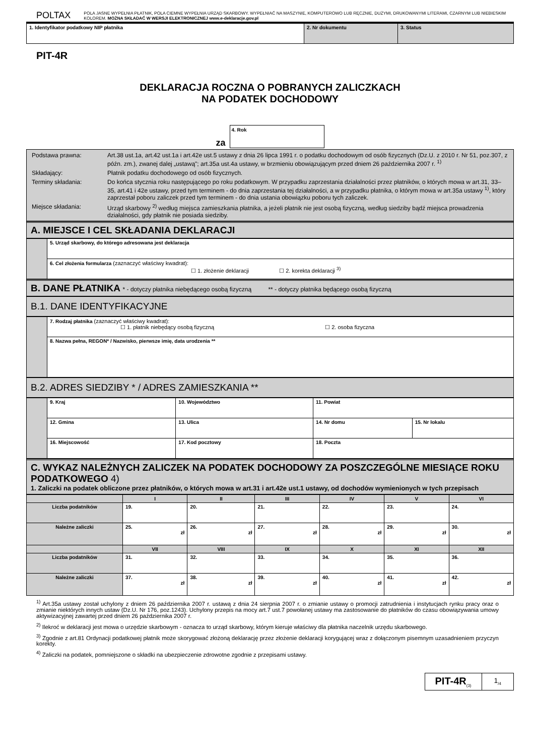POLTAX
POLA JASNE WYPEŁNIA PŁATNIK, POLA CIEMNE WYPEŁNIA URZĄD SKARBOWY. WYPEŁNIAĆ NA MASZYNIE, KOMPUTEROWO LUB RĘCZNIE, DUŻYMI, DRUKOWANYMI LITERAMI, CZARNYM LUB NIEBIESKIM KOLOREM. MOŻNA SKŁADAĆ W WERSJI ELEKTRONICZNEJ www.e-deklaracje.gov.pl
| 1. Identyfikator podatkowy NIP płatnika | 2. Nr dokumentu | 3. Status |
PIT-4R
DEKLARACJA ROCZNA O POBRANYCH ZALICZKACH
NA PODATEK DOCHODOWY
za
4. Rok
| Podstawa prawna: Art.38 ust.1a, art.42 ust.1a i art.42e ust.5 ustawy z dnia 26 lipca 1991 r. o podatku dochodowym od osób fizycznych (Dz.U. z 2010 r. Nr 51, poz.307, z późn. zm.), zwanej dalej „ustawą"; art.35a ust.4a ustawy, w brzmieniu obowiązującym przed dniem 26 października 2007 r. <sup>1)</sup> Składający: Płatnik podatku dochodowego od osób fizycznych. Terminy składania: Do końca stycznia roku następującego po roku podatkowym. W przypadku zaprzestania działalności przez płatników, o których mowa w art.31, 33–35, art.41 i 42e ustawy, przed tym terminem - do dnia zaprzestania tej działalności, a w przypadku płatnika, o którym mowa w art.35a ustawy <sup>1)</sup>, który zaprzestał poboru zaliczek przed tym terminem - do dnia ustania obowiązku poboru tych zaliczek. Miejsce składania: Urząd skarbowy <sup>2)</sup> według miejsca zamieszkania płatnika, a jeżeli płatnik nie jest osobą fizyczną, według siedziby bądź miejsca prowadzenia działalności, gdy płatnik nie posiada siedziby. |
A. MIEJSCE I CEL SKŁADANIA DEKLARACJI
| | 5. Urząd skarbowy, do którego adresowana jest deklaracja |
| | 6. Cel złożenia formularza (zaznaczyć właściwy kwadrat): ☐ 1. złożenie deklaracji ☐ 2. korekta deklaracji <sup>3)</sup> |
B. DANE PŁATNIKA * - dotyczy płatnika niebędącego osobą fizyczną ** - dotyczy płatnika będącego osobą fizyczną
B.1. DANE IDENTYFIKACYJNE
| | 7. Rodzaj płatnika (zaznaczyć właściwy kwadrat): ☐ 1. płatnik niebędący osobą fizyczną ☐ 2. osoba fizyczna |
| | 8. Nazwa pełna, REGON* / Nazwisko, pierwsze imię, data urodzenia ** |
B.2. ADRES SIEDZIBY * / ADRES ZAMIESZKANIA **
| | 9. Kraj | 10. Województwo | | | 11. Powiat | | |
| | 12. Gmina | | 13. Ulica | | | 14. Nr domu | 15. Nr lokalu |
| | 16. Miejscowość | | | 17. Kod pocztowy | 18. Poczta | | |
C. WYKAZ NALEŻNYCH ZALICZEK NA PODATEK DOCHODOWY ZA POSZCZEGÓLNE MIESIĄCE ROKU PODATKOWEGO 4)
1. Zaliczki na podatek obliczone przez płatników, o których mowa w art.31 i art.42e ust.1 ustawy, od dochodów wymienionych w tych przepisach
| | I | II | III | IV | V | VI |
| --- | --- | --- | --- | --- | --- | --- |
| Liczba podatników | 19. | 20. | 21. | 22. | 23. | 24. |
| Należne zaliczki | 25. zł | 26. zł | 27. zł | 28. zł | 29. zł | 30. zł |
| | VII | VIII | IX | X | XI | XII |
| Liczba podatników | 31. | 32. | 33. | 34. | 35. | 36. |
| Należne zaliczki | 37. zł | 38. zł | 39. zł | 40. zł | 41. zł | 42. zł |
<sup>1)</sup> Art.35a ustawy został uchylony z dniem 26 października 2007 r. ustawą z dnia 24 sierpnia 2007 r. o zmianie ustawy o promocji zatrudnienia i instytucjach rynku pracy oraz o zmianie niektórych innych ustaw (Dz.U. Nr 176, poz.1243). Uchylony przepis na mocy art.7 ust.7 powołanej ustawy ma zastosowanie do płatników do czasu obowiązywania umowy aktywizacyjnej zawartej przed dniem 26 października 2007 r.
<sup>2)</sup> Ilekroć w deklaracji jest mowa o urzędzie skarbowym - oznacza to urząd skarbowy, którym kieruje właściwy dla płatnika naczelnik urzędu skarbowego.
<sup>3)</sup> Zgodnie z art.81 Ordynacji podatkowej płatnik może skorygować złożoną deklarację przez złożenie deklaracji korygującej wraz z dołączonym pisemnym uzasadnieniem przyczyn korekty.
<sup>4)</sup> Zaliczki na podatek, pomniejszone o składki na ubezpieczenie zdrowotne zgodnie z przepisami ustawy.
PIT-4R<sub>(3)</sub>
1<sub>/4</sub>